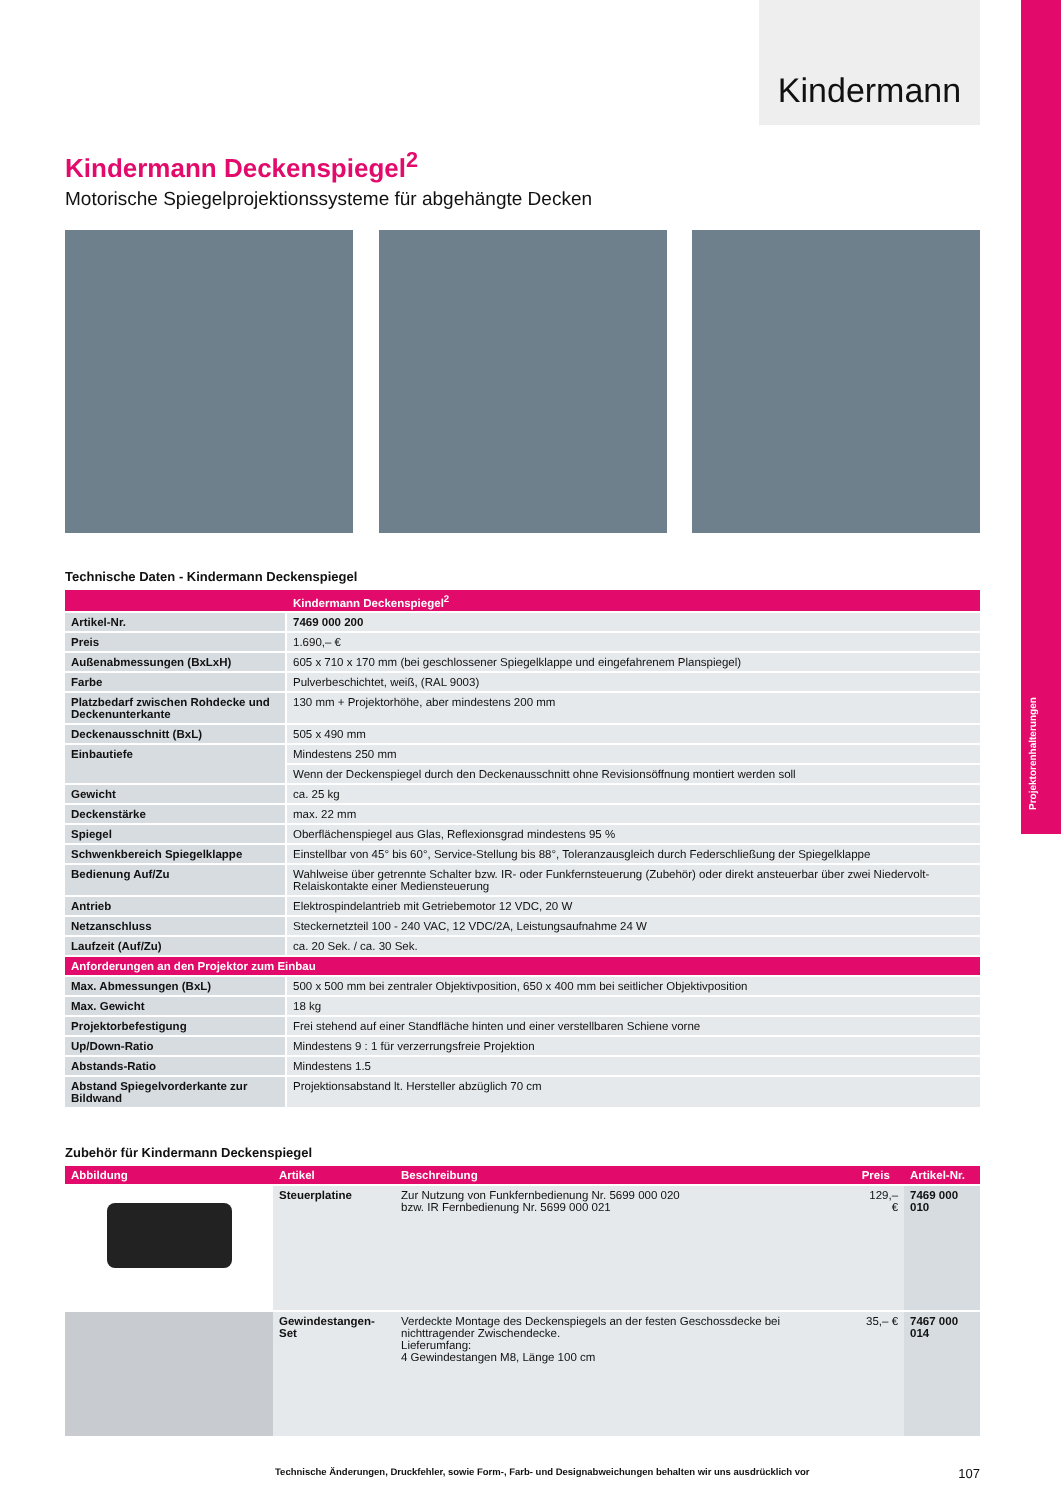Projektorenhalterungen
Kindermann
Kindermann Deckenspiegel<sup>2</sup>
Motorische Spiegelprojektionssysteme für abgehängte Decken
Technische Daten - Kindermann Deckenspiegel
| | Kindermann Deckenspiegel<sup>2</sup> |
| --- | --- |
| Artikel-Nr. | 7469 000 200 |
| Preis | 1.690,– € |
| Außenabmessungen (BxLxH) | 605 x 710 x 170 mm (bei geschlossener Spiegelklappe und eingefahrenem Planspiegel) |
| Farbe | Pulverbeschichtet, weiß, (RAL 9003) |
| Platzbedarf zwischen Rohdecke und Deckenunterkante | 130 mm + Projektorhöhe, aber mindestens 200 mm |
| Deckenausschnitt (BxL) | 505 x 490 mm |
| Einbautiefe | Mindestens 250 mm |
| | Wenn der Deckenspiegel durch den Deckenausschnitt ohne Revisionsöffnung montiert werden soll |
| Gewicht | ca. 25 kg |
| Deckenstärke | max. 22 mm |
| Spiegel | Oberflächenspiegel aus Glas, Reflexionsgrad mindestens 95 % |
| Schwenkbereich Spiegelklappe | Einstellbar von 45° bis 60°, Service-Stellung bis 88°, Toleranzausgleich durch Federschließung der Spiegelklappe |
| Bedienung Auf/Zu | Wahlweise über getrennte Schalter bzw. IR- oder Funkfernsteuerung (Zubehör) oder direkt ansteuerbar über zwei Niedervolt-Relaiskontakte einer Mediensteuerung |
| Antrieb | Elektrospindelantrieb mit Getriebemotor 12 VDC, 20 W |
| Netzanschluss | Steckernetzteil 100 - 240 VAC, 12 VDC/2A, Leistungsaufnahme 24 W |
| Laufzeit (Auf/Zu) | ca. 20 Sek. / ca. 30 Sek. |
| Anforderungen an den Projektor zum Einbau | |
| Max. Abmessungen (BxL) | 500 x 500 mm bei zentraler Objektivposition, 650 x 400 mm bei seitlicher Objektivposition |
| Max. Gewicht | 18 kg |
| Projektorbefestigung | Frei stehend auf einer Standfläche hinten und einer verstellbaren Schiene vorne |
| Up/Down-Ratio | Mindestens 9 : 1 für verzerrungsfreie Projektion |
| Abstands-Ratio | Mindestens 1.5 |
| Abstand Spiegelvorderkante zur Bildwand | Projektionsabstand lt. Hersteller abzüglich 70 cm |
Zubehör für Kindermann Deckenspiegel
| Abbildung | Artikel | Beschreibung | Preis | Artikel-Nr. |
| --- | --- | --- | --- | --- |
| | Steuerplatine | Zur Nutzung von Funkfernbedienung Nr. 5699 000 020 bzw. IR Fernbedienung Nr. 5699 000 021 | 129,– € | 7469 000 010 |
| | Gewindestangen-Set | Verdeckte Montage des Deckenspiegels an der festen Geschossdecke bei nichttragender Zwischendecke. Lieferumfang: 4 Gewindestangen M8, Länge 100 cm | 35,– € | 7467 000 014 |
Technische Änderungen, Druckfehler, sowie Form-, Farb- und Designabweichungen behalten wir uns ausdrücklich vor 107